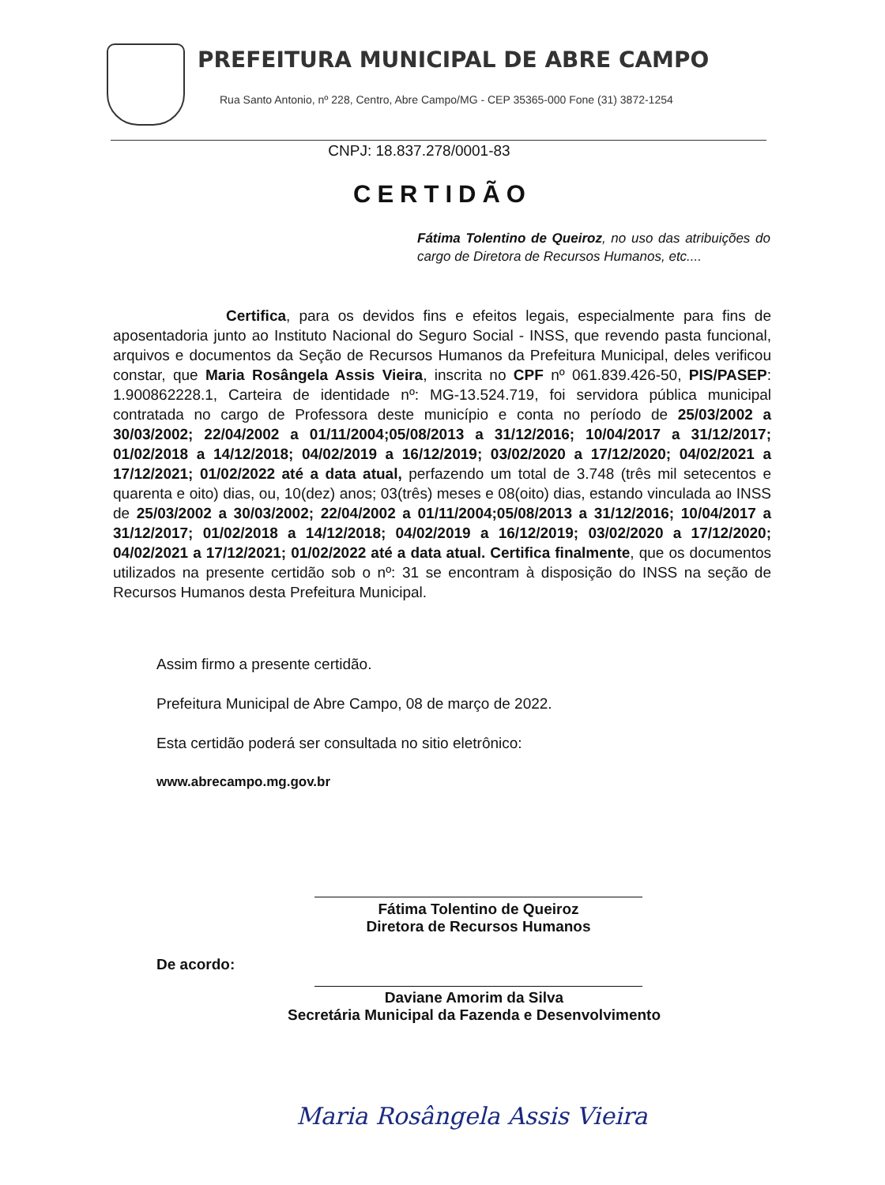PREFEITURA MUNICIPAL DE ABRE CAMPO
Rua Santo Antonio, nº 228, Centro, Abre Campo/MG - CEP 35365-000 Fone (31) 3872-1254
CNPJ: 18.837.278/0001-83
CERTIDÃO
Fátima Tolentino de Queiroz, no uso das atribuições do cargo de Diretora de Recursos Humanos, etc....
Certifica, para os devidos fins e efeitos legais, especialmente para fins de aposentadoria junto ao Instituto Nacional do Seguro Social - INSS, que revendo pasta funcional, arquivos e documentos da Seção de Recursos Humanos da Prefeitura Municipal, deles verificou constar, que Maria Rosângela Assis Vieira, inscrita no CPF nº 061.839.426-50, PIS/PASEP: 1.900862228.1, Carteira de identidade nº: MG-13.524.719, foi servidora pública municipal contratada no cargo de Professora deste município e conta no período de 25/03/2002 a 30/03/2002; 22/04/2002 a 01/11/2004;05/08/2013 a 31/12/2016; 10/04/2017 a 31/12/2017; 01/02/2018 a 14/12/2018; 04/02/2019 a 16/12/2019; 03/02/2020 a 17/12/2020; 04/02/2021 a 17/12/2021; 01/02/2022 até a data atual, perfazendo um total de 3.748 (três mil setecentos e quarenta e oito) dias, ou, 10(dez) anos; 03(três) meses e 08(oito) dias, estando vinculada ao INSS de 25/03/2002 a 30/03/2002; 22/04/2002 a 01/11/2004;05/08/2013 a 31/12/2016; 10/04/2017 a 31/12/2017; 01/02/2018 a 14/12/2018; 04/02/2019 a 16/12/2019; 03/02/2020 a 17/12/2020; 04/02/2021 a 17/12/2021; 01/02/2022 até a data atual. Certifica finalmente, que os documentos utilizados na presente certidão sob o nº: 31 se encontram à disposição do INSS na seção de Recursos Humanos desta Prefeitura Municipal.
Assim firmo a presente certidão.
Prefeitura Municipal de Abre Campo, 08 de março de 2022.
Esta certidão poderá ser consultada no sitio eletrônico:
www.abrecampo.mg.gov.br
Fátima Tolentino de Queiroz
Diretora de Recursos Humanos
De acordo:
Daviane Amorim da Silva
Secretária Municipal da Fazenda e Desenvolvimento
Maria Rosângela Assis Vieira